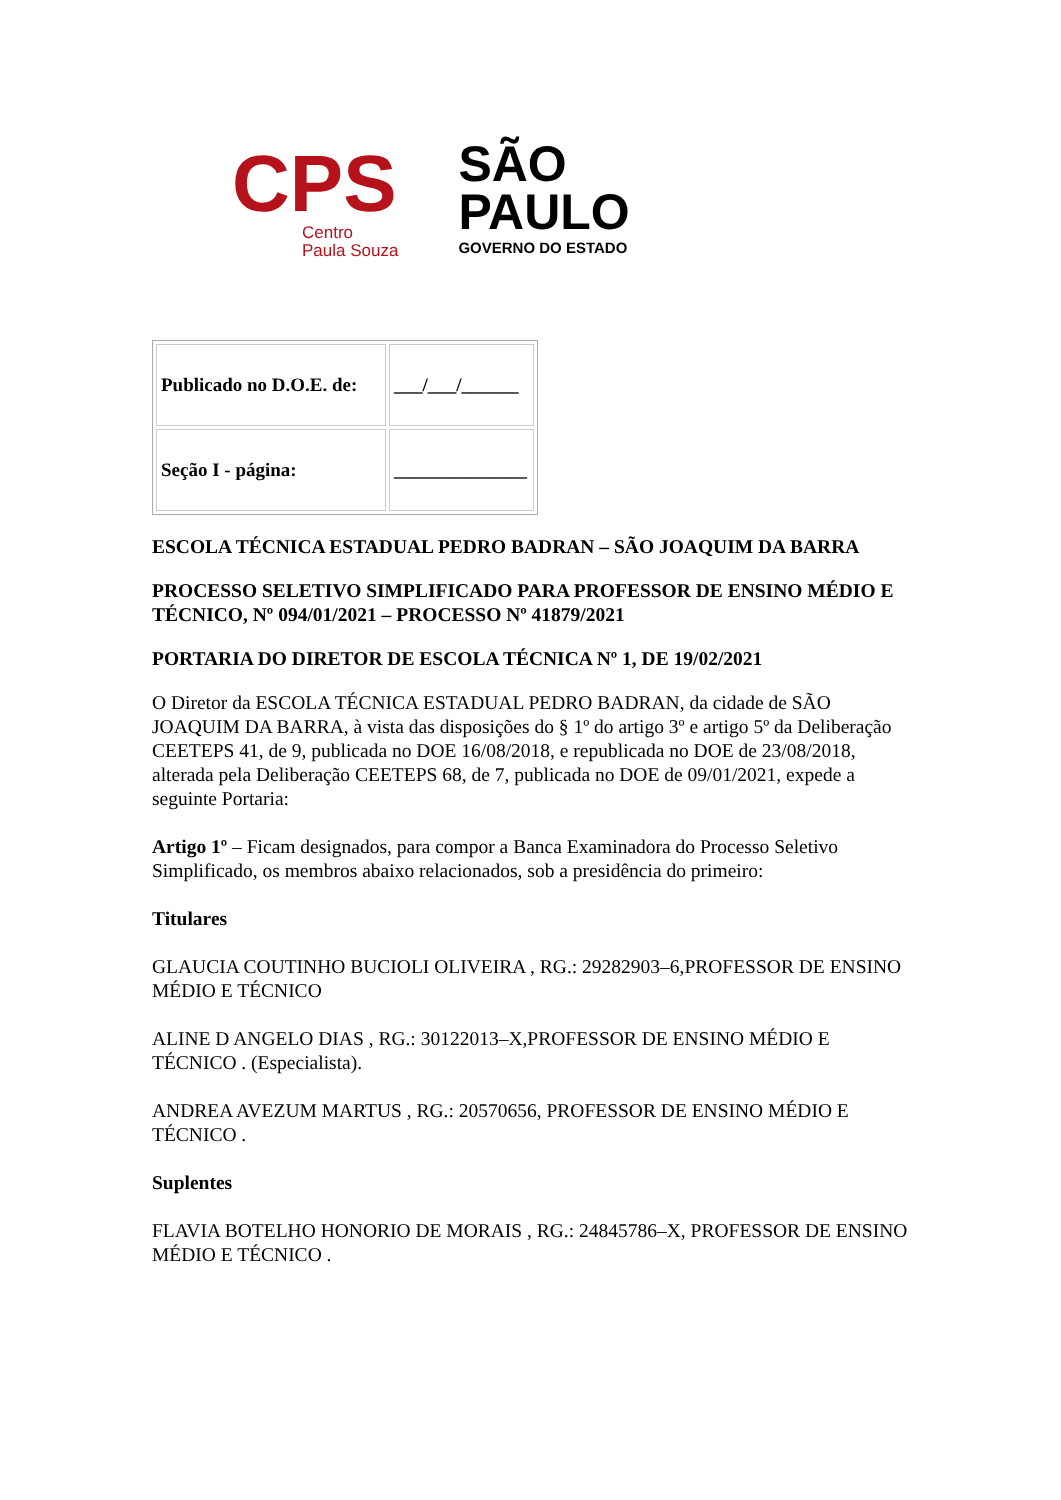CPS
Centro
Paula Souza
SÃO
PAULO
GOVERNO DO ESTADO
| Publicado no D.O.E. de: | ___/___/______ |
| Seção I - página: | ______________ |
ESCOLA TÉCNICA ESTADUAL PEDRO BADRAN – SÃO JOAQUIM DA BARRA
PROCESSO SELETIVO SIMPLIFICADO PARA PROFESSOR DE ENSINO MÉDIO E TÉCNICO, Nº 094/01/2021 – PROCESSO Nº 41879/2021
PORTARIA DO DIRETOR DE ESCOLA TÉCNICA Nº 1, DE 19/02/2021
O Diretor da ESCOLA TÉCNICA ESTADUAL PEDRO BADRAN, da cidade de SÃO JOAQUIM DA BARRA, à vista das disposições do § 1º do artigo 3º e artigo 5º da Deliberação CEETEPS 41, de 9, publicada no DOE 16/08/2018, e republicada no DOE de 23/08/2018, alterada pela Deliberação CEETEPS 68, de 7, publicada no DOE de 09/01/2021, expede a seguinte Portaria:
Artigo 1º – Ficam designados, para compor a Banca Examinadora do Processo Seletivo Simplificado, os membros abaixo relacionados, sob a presidência do primeiro:
Titulares
GLAUCIA COUTINHO BUCIOLI OLIVEIRA , RG.: 29282903–6,PROFESSOR DE ENSINO MÉDIO E TÉCNICO
ALINE D ANGELO DIAS , RG.: 30122013–X,PROFESSOR DE ENSINO MÉDIO E TÉCNICO . (Especialista).
ANDREA AVEZUM MARTUS , RG.: 20570656, PROFESSOR DE ENSINO MÉDIO E TÉCNICO .
Suplentes
FLAVIA BOTELHO HONORIO DE MORAIS , RG.: 24845786–X, PROFESSOR DE ENSINO MÉDIO E TÉCNICO .